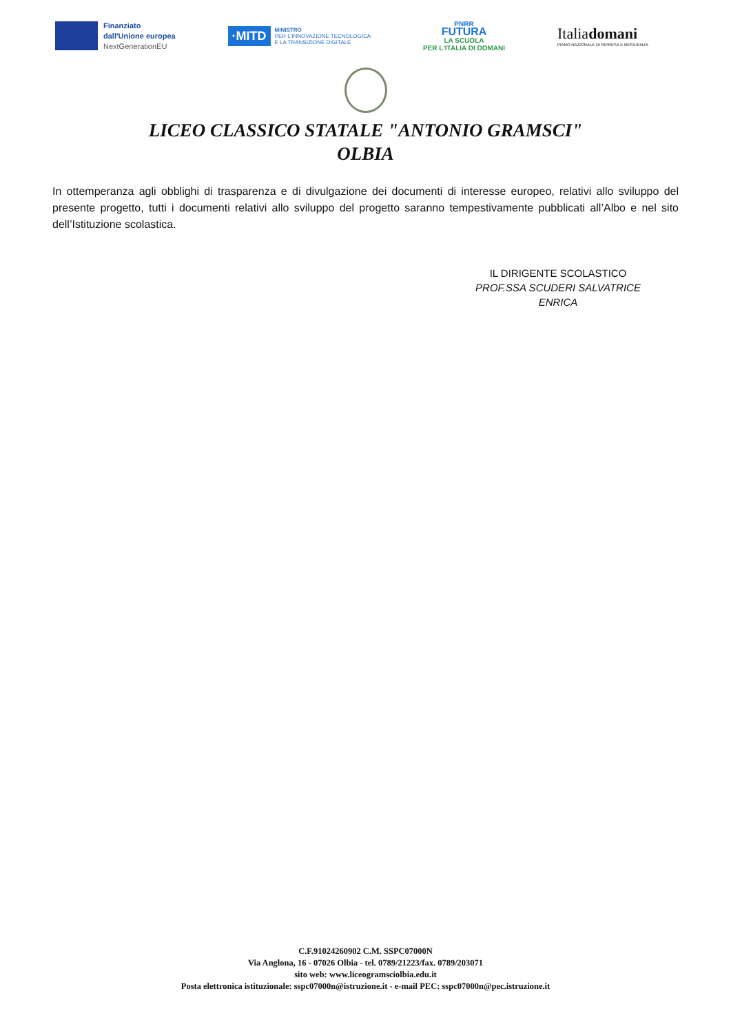Finanziato
dall'Unione europea
NextGenerationEU
·MITD
MINISTRO
PER L'INNOVAZIONE TECNOLOGICA
E LA TRANSIZIONE DIGITALE
PNRR
FUTURA
LA SCUOLA
PER L'ITALIA DI DOMANI
Italiadomani
PIANO NAZIONALE DI RIPRESA E RESILIENZA
LICEO CLASSICO STATALE "ANTONIO GRAMSCI"
OLBIA
In ottemperanza agli obblighi di trasparenza e di divulgazione dei documenti di interesse europeo, relativi allo sviluppo del presente progetto, tutti i documenti relativi allo sviluppo del progetto saranno tempestivamente pubblicati all’Albo e nel sito dell’Istituzione scolastica.
IL DIRIGENTE SCOLASTICO
PROF.SSA SCUDERI SALVATRICE ENRICA
C.F.91024260902 C.M. SSPC07000N
Via Anglona, 16 - 07026 Olbia - tel. 0789/21223/fax. 0789/203071
sito web: www.liceogramsciolbia.edu.it
Posta elettronica istituzionale: sspc07000n@istruzione.it - e-mail PEC: sspc07000n@pec.istruzione.it